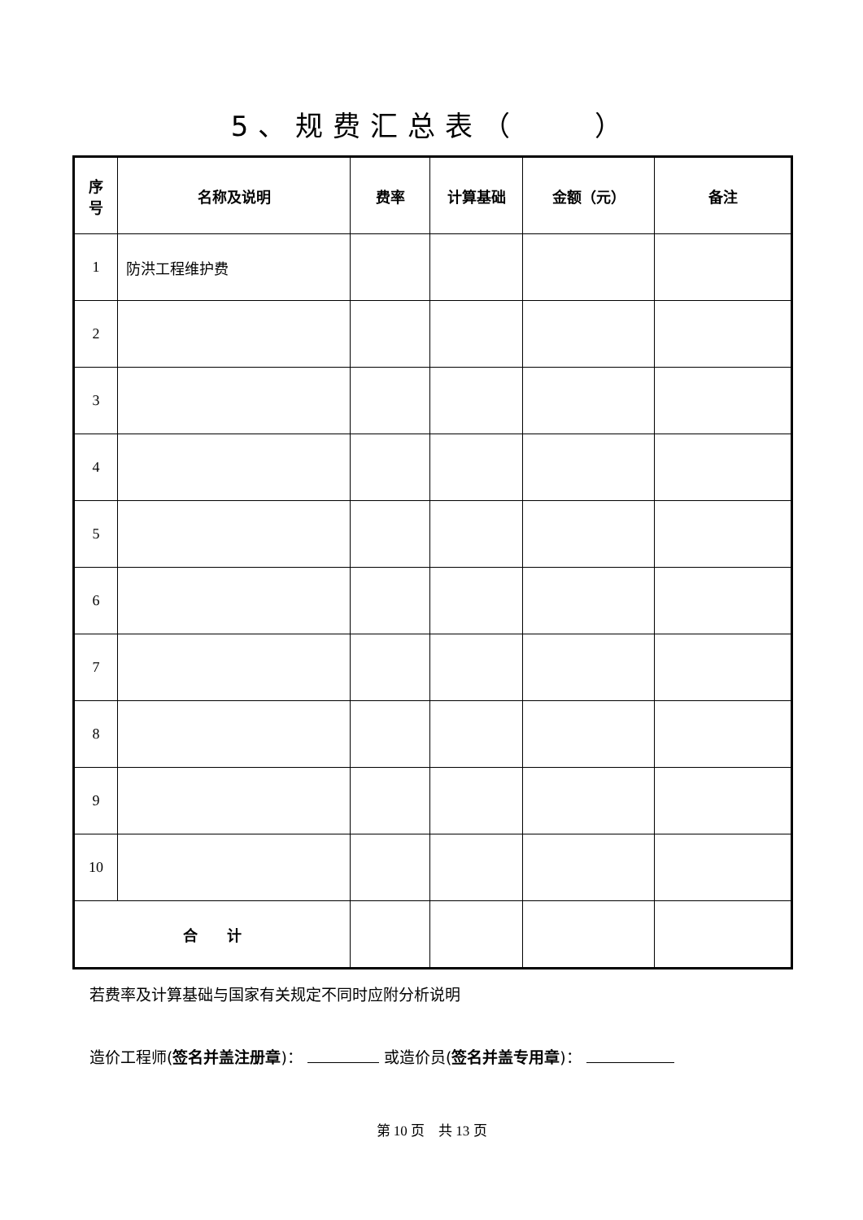5、规费汇总表（　　）
| 序 号 | 名称及说明 | 费率 | 计算基础 | 金额（元） | 备注 |
| --- | --- | --- | --- | --- | --- |
| 1 | 防洪工程维护费 | | | | |
| 2 | | | | | |
| 3 | | | | | |
| 4 | | | | | |
| 5 | | | | | |
| 6 | | | | | |
| 7 | | | | | |
| 8 | | | | | |
| 9 | | | | | |
| 10 | | | | | |
| 合 计 | | | | | |
若费率及计算基础与国家有关规定不同时应附分析说明
造价工程师(签名并盖注册章)： 或造价员(签名并盖专用章)：
第 10 页　共 13 页